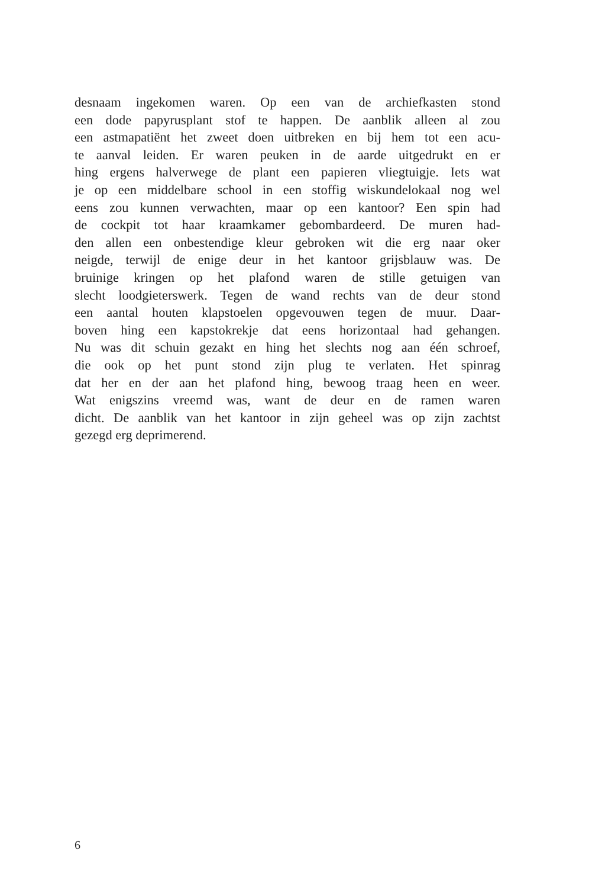desnaam ingekomen waren. Op een van de archiefkasten stond
een dode papyrusplant stof te happen. De aanblik alleen al zou
een astmapatiënt het zweet doen uitbreken en bij hem tot een acu-
te aanval leiden. Er waren peuken in de aarde uitgedrukt en er
hing ergens halverwege de plant een papieren vliegtuigje. Iets wat
je op een middelbare school in een stoffig wiskundelokaal nog wel
eens zou kunnen verwachten, maar op een kantoor? Een spin had
de cockpit tot haar kraamkamer gebombardeerd. De muren had-
den allen een onbestendige kleur gebroken wit die erg naar oker
neigde, terwijl de enige deur in het kantoor grijsblauw was. De
bruinige kringen op het plafond waren de stille getuigen van
slecht loodgieterswerk. Tegen de wand rechts van de deur stond
een aantal houten klapstoelen opgevouwen tegen de muur. Daar-
boven hing een kapstokrekje dat eens horizontaal had gehangen.
Nu was dit schuin gezakt en hing het slechts nog aan één schroef,
die ook op het punt stond zijn plug te verlaten. Het spinrag
dat her en der aan het plafond hing, bewoog traag heen en weer.
Wat enigszins vreemd was, want de deur en de ramen waren
dicht. De aanblik van het kantoor in zijn geheel was op zijn zachtst
gezegd erg deprimerend.
6